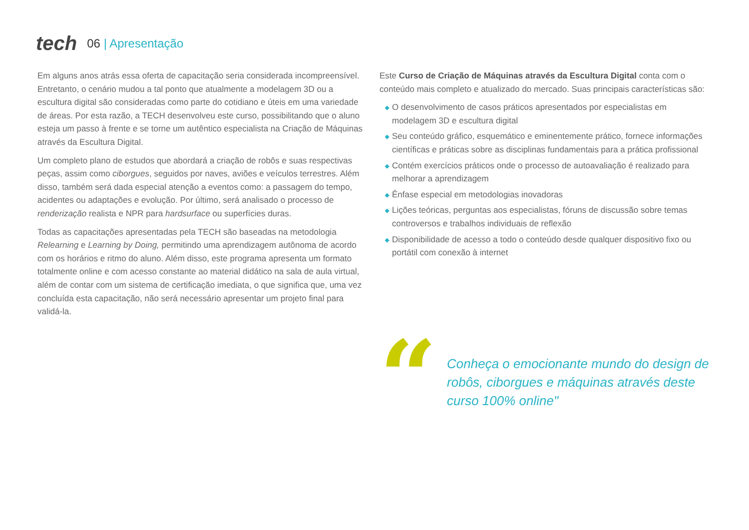tech
06 | Apresentação
Em alguns anos atrás essa oferta de capacitação seria considerada incompreensível. Entretanto, o cenário mudou a tal ponto que atualmente a modelagem 3D ou a escultura digital são consideradas como parte do cotidiano e úteis em uma variedade de áreas. Por esta razão, a TECH desenvolveu este curso, possibilitando que o aluno esteja um passo à frente e se torne um autêntico especialista na Criação de Máquinas através da Escultura Digital.
Um completo plano de estudos que abordará a criação de robôs e suas respectivas peças, assim como ciborgues, seguidos por naves, aviões e veículos terrestres. Além disso, também será dada especial atenção a eventos como: a passagem do tempo, acidentes ou adaptações e evolução. Por último, será analisado o processo de renderização realista e NPR para hardsurface ou superfícies duras.
Todas as capacitações apresentadas pela TECH são baseadas na metodologia Relearning e Learning by Doing, permitindo uma aprendizagem autônoma de acordo com os horários e ritmo do aluno. Além disso, este programa apresenta um formato totalmente online e com acesso constante ao material didático na sala de aula virtual, além de contar com um sistema de certificação imediata, o que significa que, uma vez concluída esta capacitação, não será necessário apresentar um projeto final para validá-la.
Este Curso de Criação de Máquinas através da Escultura Digital conta com o conteúdo mais completo e atualizado do mercado. Suas principais características são:
◆ O desenvolvimento de casos práticos apresentados por especialistas em modelagem 3D e escultura digital
◆ Seu conteúdo gráfico, esquemático e eminentemente prático, fornece informações científicas e práticas sobre as disciplinas fundamentais para a prática profissional
◆ Contém exercícios práticos onde o processo de autoavaliação é realizado para melhorar a aprendizagem
◆ Ênfase especial em metodologias inovadoras
◆ Lições teóricas, perguntas aos especialistas, fóruns de discussão sobre temas controversos e trabalhos individuais de reflexão
◆ Disponibilidade de acesso a todo o conteúdo desde qualquer dispositivo fixo ou portátil com conexão à internet
“
Conheça o emocionante mundo do design de robôs, ciborgues e máquinas através deste curso 100% online"